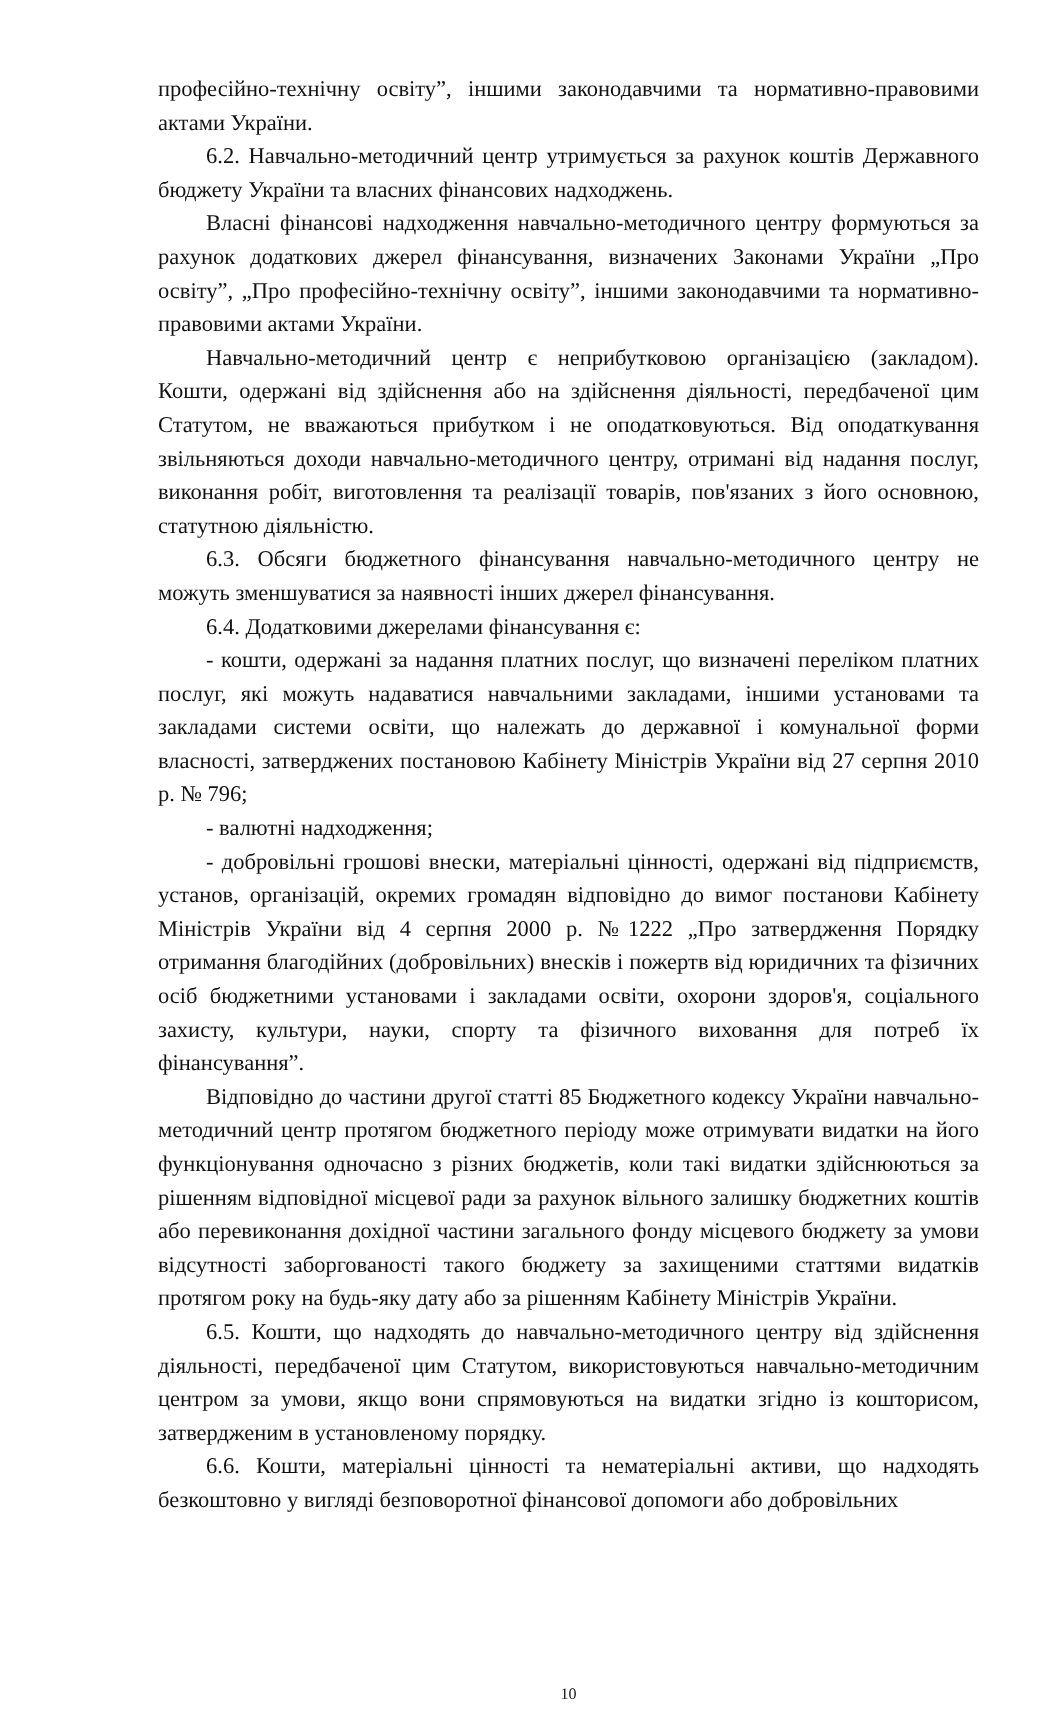професійно-технічну освіту”, іншими законодавчими та нормативно-правовими актами України.
6.2. Навчально-методичний центр утримується за рахунок коштів Державного бюджету України та власних фінансових надходжень.
Власні фінансові надходження навчально-методичного центру формуються за рахунок додаткових джерел фінансування, визначених Законами України „Про освіту”, „Про професійно-технічну освіту”, іншими законодавчими та нормативно-правовими актами України.
Навчально-методичний центр є неприбутковою організацією (закладом). Кошти, одержані від здійснення або на здійснення діяльності, передбаченої цим Статутом, не вважаються прибутком і не оподатковуються. Від оподаткування звільняються доходи навчально-методичного центру, отримані від надання послуг, виконання робіт, виготовлення та реалізації товарів, пов'язаних з його основною, статутною діяльністю.
6.3. Обсяги бюджетного фінансування навчально-методичного центру не можуть зменшуватися за наявності інших джерел фінансування.
6.4. Додатковими джерелами фінансування є:
- кошти, одержані за надання платних послуг, що визначені переліком платних послуг, які можуть надаватися навчальними закладами, іншими установами та закладами системи освіти, що належать до державної і комунальної форми власності, затверджених постановою Кабінету Міністрів України від 27 серпня 2010 р. № 796;
- валютні надходження;
- добровільні грошові внески, матеріальні цінності, одержані від підприємств, установ, організацій, окремих громадян відповідно до вимог постанови Кабінету Міністрів України від 4 серпня 2000 р. №1222 „Про затвердження Порядку отримання благодійних (добровільних) внесків і пожертв від юридичних та фізичних осіб бюджетними установами і закладами освіти, охорони здоров'я, соціального захисту, культури, науки, спорту та фізичного виховання для потреб їх фінансування”.
Відповідно до частини другої статті 85 Бюджетного кодексу України навчально-методичний центр протягом бюджетного періоду може отримувати видатки на його функціонування одночасно з різних бюджетів, коли такі видатки здійснюються за рішенням відповідної місцевої ради за рахунок вільного залишку бюджетних коштів або перевиконання дохідної частини загального фонду місцевого бюджету за умови відсутності заборгованості такого бюджету за захищеними статтями видатків протягом року на будь-яку дату або за рішенням Кабінету Міністрів України.
6.5. Кошти, що надходять до навчально-методичного центру від здійснення діяльності, передбаченої цим Статутом, використовуються навчально-методичним центром за умови, якщо вони спрямовуються на видатки згідно із кошторисом, затвердженим в установленому порядку.
6.6. Кошти, матеріальні цінності та нематеріальні активи, що надходять безкоштовно у вигляді безповоротної фінансової допомоги або добровільних
10